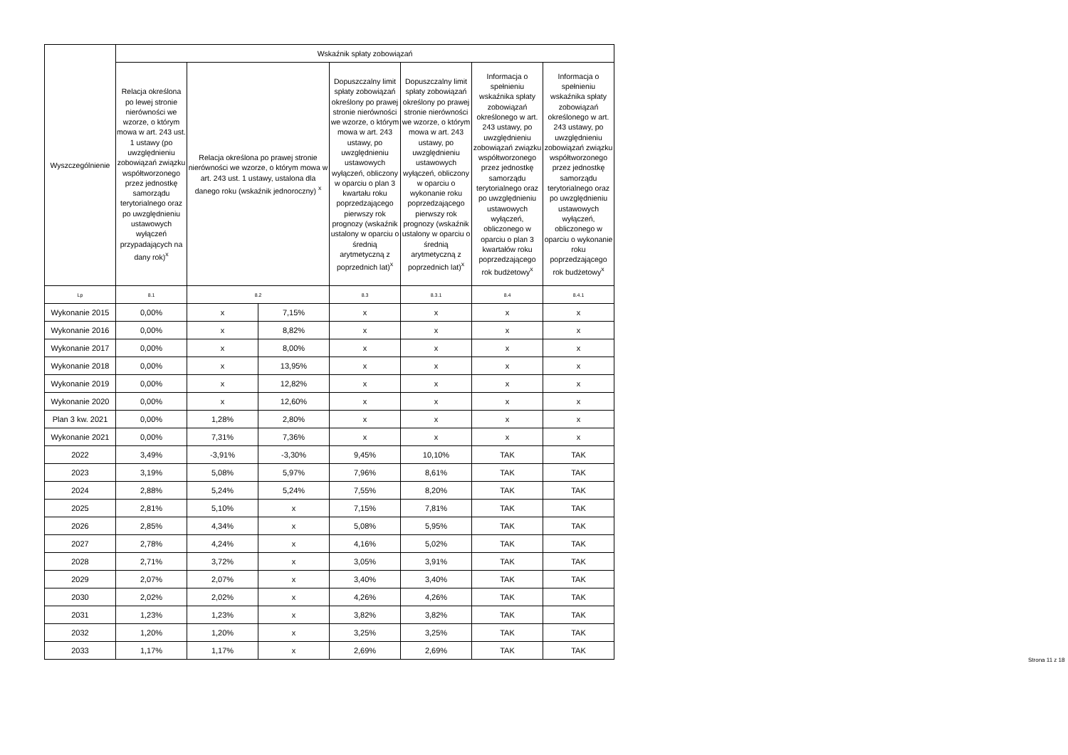| Wyszczególnienie | Wskaźnik spłaty zobowiązań | | | | | | |
| --- | --- | --- | --- | --- | --- | --- | --- |
| | Relacja określona po lewej stronie nierówności we wzorze, o którym mowa w art. 243 ust. 1 ustawy (po uwzględnieniu zobowiązań związku współtworzonego przez jednostkę samorządu terytorialnego oraz po uwzględnieniu ustawowych wyłączeń przypadających na dany rok)<sup>x</sup> | Relacja określona po prawej stronie nierówności we wzorze, o którym mowa w art. 243 ust. 1 ustawy, ustalona dla danego roku (wskaźnik jednoroczny) <sup>x</sup> | | Dopuszczalny limit spłaty zobowiązań określony po prawej stronie nierówności we wzorze, o którym mowa w art. 243 ustawy, po uwzględnieniu ustawowych wyłączeń, obliczony w oparciu o plan 3 kwartału roku poprzedzającego pierwszy rok prognozy (wskaźnik ustalony w oparciu o średnią arytmetyczną z poprzednich lat)<sup>x</sup> | Dopuszczalny limit spłaty zobowiązań określony po prawej stronie nierówności we wzorze, o którym mowa w art. 243 ustawy, po uwzględnieniu ustawowych wyłączeń, obliczony w oparciu o wykonanie roku poprzedzającego pierwszy rok prognozy (wskaźnik ustalony w oparciu o średnią arytmetyczną z poprzednich lat)<sup>x</sup> | Informacja o spełnieniu wskaźnika spłaty zobowiązań określonego w art. 243 ustawy, po uwzględnieniu zobowiązań związku współtworzonego przez jednostkę samorządu terytorialnego oraz po uwzględnieniu ustawowych wyłączeń, obliczonego w oparciu o plan 3 kwartałów roku poprzedzającego rok budżetowy<sup>x</sup> | Informacja o spełnieniu wskaźnika spłaty zobowiązań określonego w art. 243 ustawy, po uwzględnieniu zobowiązań związku współtworzonego przez jednostkę samorządu terytorialnego oraz po uwzględnieniu ustawowych wyłączeń, obliczonego w oparciu o wykonanie roku poprzedzającego rok budżetowy<sup>x</sup> |
| Lp | 8.1 | 8.2 | | 8.3 | 8.3.1 | 8.4 | 8.4.1 |
| Wykonanie 2015 | 0,00% | x | 7,15% | x | x | x | x |
| Wykonanie 2016 | 0,00% | x | 8,82% | x | x | x | x |
| Wykonanie 2017 | 0,00% | x | 8,00% | x | x | x | x |
| Wykonanie 2018 | 0,00% | x | 13,95% | x | x | x | x |
| Wykonanie 2019 | 0,00% | x | 12,82% | x | x | x | x |
| Wykonanie 2020 | 0,00% | x | 12,60% | x | x | x | x |
| Plan 3 kw. 2021 | 0,00% | 1,28% | 2,80% | x | x | x | x |
| Wykonanie 2021 | 0,00% | 7,31% | 7,36% | x | x | x | x |
| 2022 | 3,49% | -3,91% | -3,30% | 9,45% | 10,10% | TAK | TAK |
| 2023 | 3,19% | 5,08% | 5,97% | 7,96% | 8,61% | TAK | TAK |
| 2024 | 2,88% | 5,24% | 5,24% | 7,55% | 8,20% | TAK | TAK |
| 2025 | 2,81% | 5,10% | x | 7,15% | 7,81% | TAK | TAK |
| 2026 | 2,85% | 4,34% | x | 5,08% | 5,95% | TAK | TAK |
| 2027 | 2,78% | 4,24% | x | 4,16% | 5,02% | TAK | TAK |
| 2028 | 2,71% | 3,72% | x | 3,05% | 3,91% | TAK | TAK |
| 2029 | 2,07% | 2,07% | x | 3,40% | 3,40% | TAK | TAK |
| 2030 | 2,02% | 2,02% | x | 4,26% | 4,26% | TAK | TAK |
| 2031 | 1,23% | 1,23% | x | 3,82% | 3,82% | TAK | TAK |
| 2032 | 1,20% | 1,20% | x | 3,25% | 3,25% | TAK | TAK |
| 2033 | 1,17% | 1,17% | x | 2,69% | 2,69% | TAK | TAK |
Strona 11 z 18